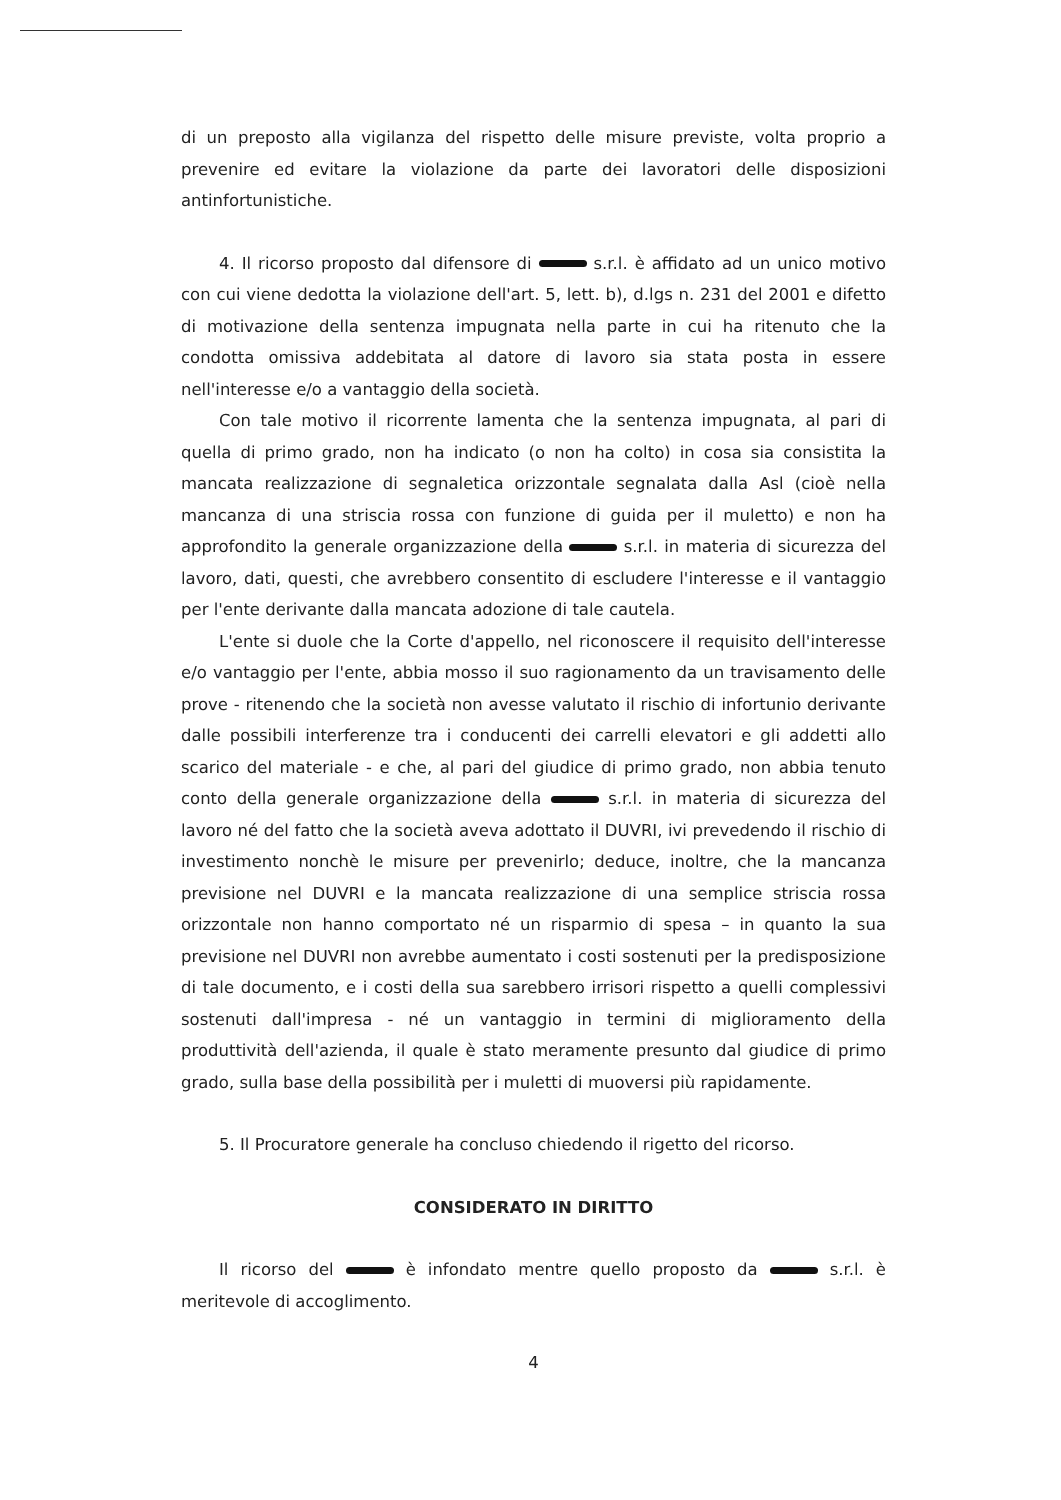di un preposto alla vigilanza del rispetto delle misure previste, volta proprio a prevenire ed evitare la violazione da parte dei lavoratori delle disposizioni antinfortunistiche.
4. Il ricorso proposto dal difensore di s.r.l. è affidato ad un unico motivo con cui viene dedotta la violazione dell'art. 5, lett. b), d.lgs n. 231 del 2001 e difetto di motivazione della sentenza impugnata nella parte in cui ha ritenuto che la condotta omissiva addebitata al datore di lavoro sia stata posta in essere nell'interesse e/o a vantaggio della società.
Con tale motivo il ricorrente lamenta che la sentenza impugnata, al pari di quella di primo grado, non ha indicato (o non ha colto) in cosa sia consistita la mancata realizzazione di segnaletica orizzontale segnalata dalla Asl (cioè nella mancanza di una striscia rossa con funzione di guida per il muletto) e non ha approfondito la generale organizzazione della s.r.l. in materia di sicurezza del lavoro, dati, questi, che avrebbero consentito di escludere l'interesse e il vantaggio per l'ente derivante dalla mancata adozione di tale cautela.
L'ente si duole che la Corte d'appello, nel riconoscere il requisito dell'interesse e/o vantaggio per l'ente, abbia mosso il suo ragionamento da un travisamento delle prove - ritenendo che la società non avesse valutato il rischio di infortunio derivante dalle possibili interferenze tra i conducenti dei carrelli elevatori e gli addetti allo scarico del materiale - e che, al pari del giudice di primo grado, non abbia tenuto conto della generale organizzazione della s.r.l. in materia di sicurezza del lavoro né del fatto che la società aveva adottato il DUVRI, ivi prevedendo il rischio di investimento nonchè le misure per prevenirlo; deduce, inoltre, che la mancanza previsione nel DUVRI e la mancata realizzazione di una semplice striscia rossa orizzontale non hanno comportato né un risparmio di spesa – in quanto la sua previsione nel DUVRI non avrebbe aumentato i costi sostenuti per la predisposizione di tale documento, e i costi della sua sarebbero irrisori rispetto a quelli complessivi sostenuti dall'impresa - né un vantaggio in termini di miglioramento della produttività dell'azienda, il quale è stato meramente presunto dal giudice di primo grado, sulla base della possibilità per i muletti di muoversi più rapidamente.
5. Il Procuratore generale ha concluso chiedendo il rigetto del ricorso.
CONSIDERATO IN DIRITTO
Il ricorso del è infondato mentre quello proposto da s.r.l. è meritevole di accoglimento.
4